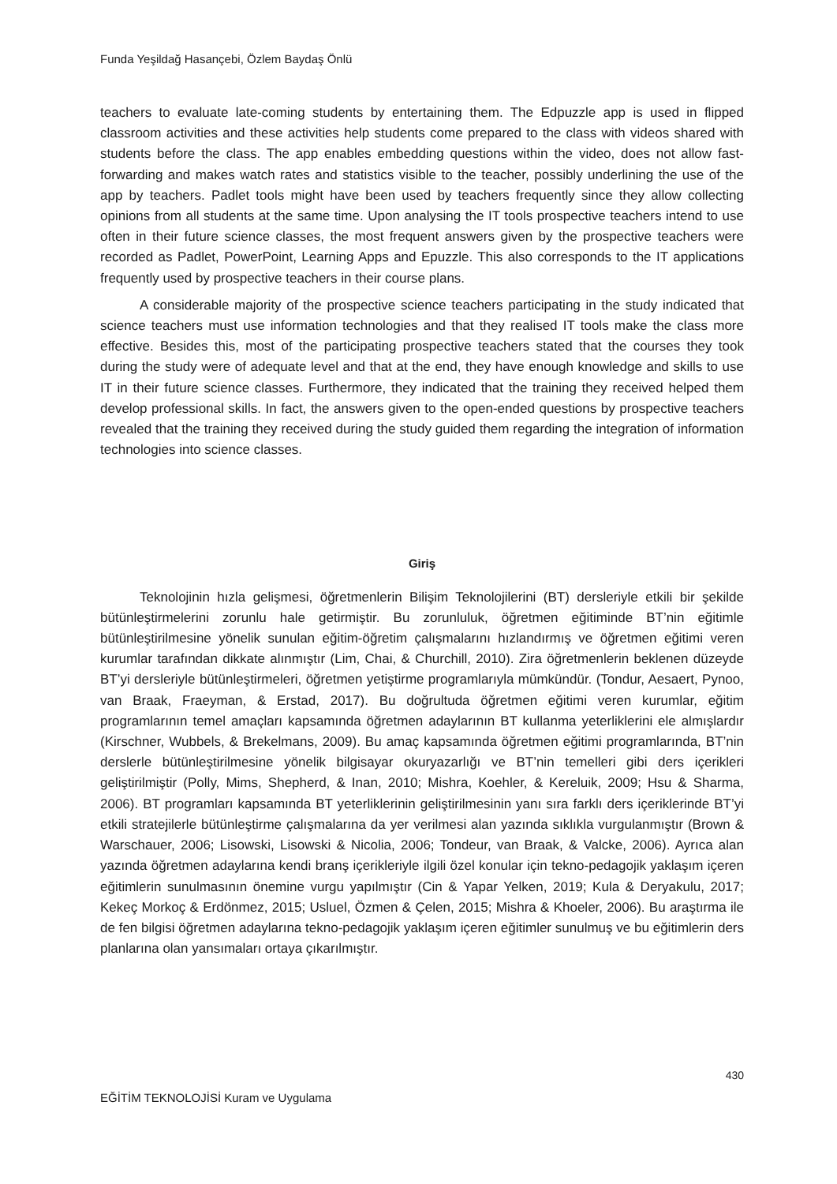Funda Yeşildağ Hasançebi, Özlem Baydaş Önlü
teachers to evaluate late-coming students by entertaining them. The Edpuzzle app is used in flipped classroom activities and these activities help students come prepared to the class with videos shared with students before the class. The app enables embedding questions within the video, does not allow fast-forwarding and makes watch rates and statistics visible to the teacher, possibly underlining the use of the app by teachers. Padlet tools might have been used by teachers frequently since they allow collecting opinions from all students at the same time. Upon analysing the IT tools prospective teachers intend to use often in their future science classes, the most frequent answers given by the prospective teachers were recorded as Padlet, PowerPoint, Learning Apps and Epuzzle. This also corresponds to the IT applications frequently used by prospective teachers in their course plans.
A considerable majority of the prospective science teachers participating in the study indicated that science teachers must use information technologies and that they realised IT tools make the class more effective. Besides this, most of the participating prospective teachers stated that the courses they took during the study were of adequate level and that at the end, they have enough knowledge and skills to use IT in their future science classes. Furthermore, they indicated that the training they received helped them develop professional skills. In fact, the answers given to the open-ended questions by prospective teachers revealed that the training they received during the study guided them regarding the integration of information technologies into science classes.
Giriş
Teknolojinin hızla gelişmesi, öğretmenlerin Bilişim Teknolojilerini (BT) dersleriyle etkili bir şekilde bütünleştirmelerini zorunlu hale getirmiştir. Bu zorunluluk, öğretmen eğitiminde BT’nin eğitimle bütünleştirilmesine yönelik sunulan eğitim-öğretim çalışmalarını hızlandırmış ve öğretmen eğitimi veren kurumlar tarafından dikkate alınmıştır (Lim, Chai, & Churchill, 2010). Zira öğretmenlerin beklenen düzeyde BT’yi dersleriyle bütünleştirmeleri, öğretmen yetiştirme programlarıyla mümkündür. (Tondur, Aesaert, Pynoo, van Braak, Fraeyman, & Erstad, 2017). Bu doğrultuda öğretmen eğitimi veren kurumlar, eğitim programlarının temel amaçları kapsamında öğretmen adaylarının BT kullanma yeterliklerini ele almışlardır (Kirschner, Wubbels, & Brekelmans, 2009). Bu amaç kapsamında öğretmen eğitimi programlarında, BT’nin derslerle bütünleştirilmesine yönelik bilgisayar okuryazarlığı ve BT’nin temelleri gibi ders içerikleri geliştirilmiştir (Polly, Mims, Shepherd, & Inan, 2010; Mishra, Koehler, & Kereluik, 2009; Hsu & Sharma, 2006). BT programları kapsamında BT yeterliklerinin geliştirilmesinin yanı sıra farklı ders içeriklerinde BT’yi etkili stratejilerle bütünleştirme çalışmalarına da yer verilmesi alan yazında sıklıkla vurgulanmıştır (Brown & Warschauer, 2006; Lisowski, Lisowski & Nicolia, 2006; Tondeur, van Braak, & Valcke, 2006). Ayrıca alan yazında öğretmen adaylarına kendi branş içerikleriyle ilgili özel konular için tekno-pedagojik yaklaşım içeren eğitimlerin sunulmasının önemine vurgu yapılmıştır (Cin & Yapar Yelken, 2019; Kula & Deryakulu, 2017; Kekeç Morkoç & Erdönmez, 2015; Usluel, Özmen & Çelen, 2015; Mishra & Khoeler, 2006). Bu araştırma ile de fen bilgisi öğretmen adaylarına tekno-pedagojik yaklaşım içeren eğitimler sunulmuş ve bu eğitimlerin ders planlarına olan yansımaları ortaya çıkarılmıştır.
430
EĞİTİM TEKNOLOJİSİ Kuram ve Uygulama